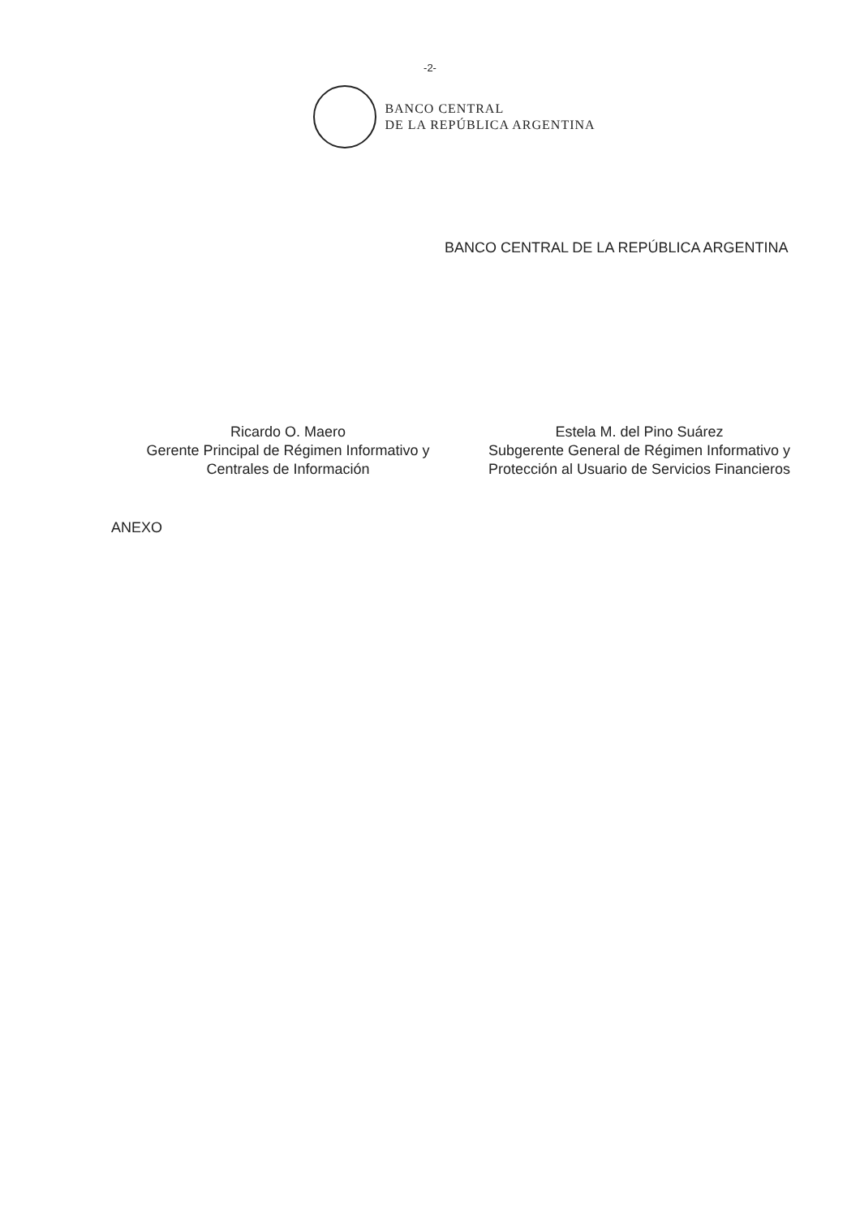-2-
BANCO CENTRAL
DE LA REPÚBLICA ARGENTINA
BANCO CENTRAL DE LA REPÚBLICA ARGENTINA
Ricardo O. Maero
Gerente Principal de Régimen Informativo y
Centrales de Información
Estela M. del Pino Suárez
Subgerente General de Régimen Informativo y
Protección al Usuario de Servicios Financieros
ANEXO